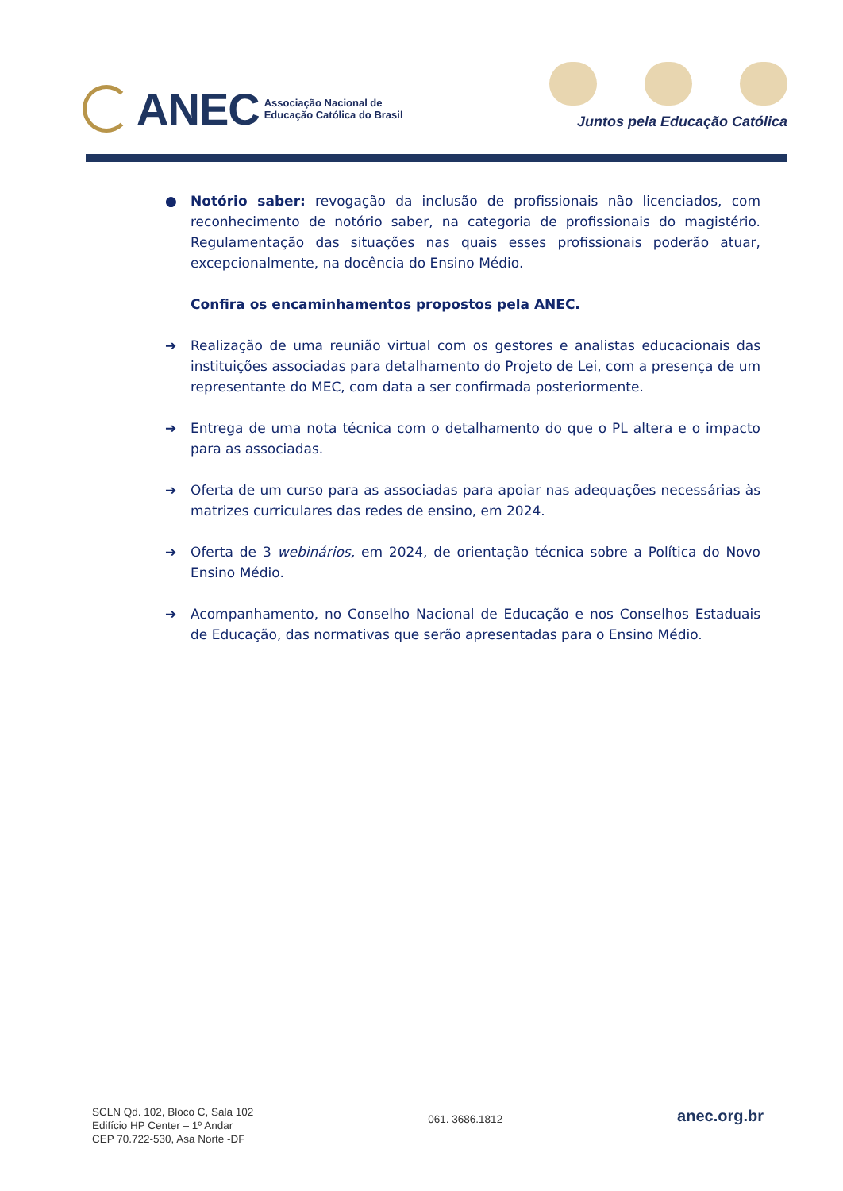ANEC Associação Nacional de
Educação Católica do Brasil
Juntos pela Educação Católica
● Notório saber: revogação da inclusão de profissionais não licenciados, com reconhecimento de notório saber, na categoria de profissionais do magistério. Regulamentação das situações nas quais esses profissionais poderão atuar, excepcionalmente, na docência do Ensino Médio.
Confira os encaminhamentos propostos pela ANEC.
➔ Realização de uma reunião virtual com os gestores e analistas educacionais das instituições associadas para detalhamento do Projeto de Lei, com a presença de um representante do MEC, com data a ser confirmada posteriormente.
➔ Entrega de uma nota técnica com o detalhamento do que o PL altera e o impacto para as associadas.
➔ Oferta de um curso para as associadas para apoiar nas adequações necessárias às matrizes curriculares das redes de ensino, em 2024.
➔ Oferta de 3 webinários, em 2024, de orientação técnica sobre a Política do Novo Ensino Médio.
➔ Acompanhamento, no Conselho Nacional de Educação e nos Conselhos Estaduais de Educação, das normativas que serão apresentadas para o Ensino Médio.
SCLN Qd. 102, Bloco C, Sala 102
Edifício HP Center – 1º Andar
CEP 70.722-530, Asa Norte -DF
061. 3686.1812
anec.org.br